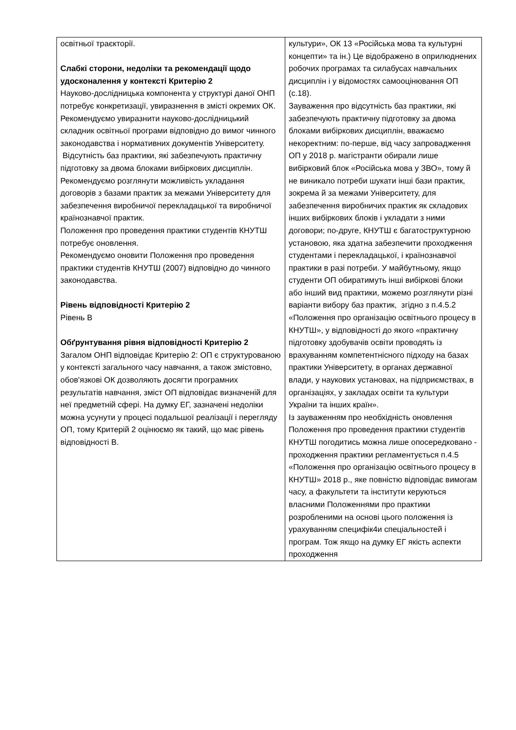| освітньої траєкторії. Слабкі сторони, недоліки та рекомендації щодо удосконалення у контексті Критерію 2 Науково-дослідницька компонента у структурі даної ОНП потребує конкретизації, увиразнення в змісті окремих ОК. Рекомендуємо увиразнити науково-дослідницький складник освітньої програми відповідно до вимог чинного законодавства і нормативних документів Університету. Відсутність баз практики, які забезпечують практичну підготовку за двома блоками вибіркових дисциплін. Рекомендуємо розглянути можливість укладання договорів з базами практик за межами Університету для забезпечення виробничої перекладацької та виробничої країнознавчої практик. Положення про проведення практики студентів КНУТШ потребує оновлення. Рекомендуємо оновити Положення про проведення практики студентів КНУТШ (2007) відповідно до чинного законодавства. Рівень відповідності Критерію 2 Рівень В Обґрунтування рівня відповідності Критерію 2 Загалом ОНП відповідає Критерію 2: ОП є структурованою у контексті загального часу навчання, а також змістовно, обов'язкові ОК дозволяють досягти програмних результатів навчання, зміст ОП відповідає визначеній для неї предметній сфері. На думку ЕГ, зазначені недоліки можна усунути у процесі подальшої реалізації і перегляду ОП, тому Критерій 2 оцінюємо як такий, що має рівень відповідності В. | культури», ОК 13 «Російська мова та культурні концепти» та ін.) Це відображено в оприлюднених робочих програмах та силабусах навчальних дисциплін і у відомостях самооцінювання ОП (с.18). Зауваження про відсутність баз практики, які забезпечують практичну підготовку за двома блоками вибіркових дисциплін, вважаємо некоректним: по-перше, від часу запровадження ОП у 2018 р. магістранти обирали лише вибірковий блок «Російська мова у ЗВО», тому й не виникало потреби шукати інші бази практик, зокрема й за межами Університету, для забезпечення виробничих практик як складових інших вибіркових блоків і укладати з ними договори; по-друге, КНУТШ є багатоструктурною установою, яка здатна забезпечити проходження студентами і перекладацької, і країнознавчої практики в разі потреби. У майбутньому, якщо студенти ОП обиратимуть інші вибіркові блоки або інший вид практики, можемо розглянути різні варіанти вибору баз практик, згідно з п.4.5.2 «Положення про організацію освітнього процесу в КНУТШ», у відповідності до якого «практичну підготовку здобувачів освіти проводять із врахуванням компетентнісного підходу на базах практики Університету, в органах державної влади, у наукових установах, на підприємствах, в організаціях, у закладах освіти та культури України та інших країн». Із зауваженням про необхідність оновлення Положення про проведення практики студентів КНУТШ погодитись можна лише опосередковано - проходження практики регламентується п.4.5 «Положення про організацію освітнього процесу в КНУТШ» 2018 р., яке повністю відповідає вимогам часу, а факультети та інститути керуються власними Положеннями про практики розробленими на основі цього положення із урахуванням специфік4и спеціальностей і програм. Тож якщо на думку ЕГ якість аспекти проходження |